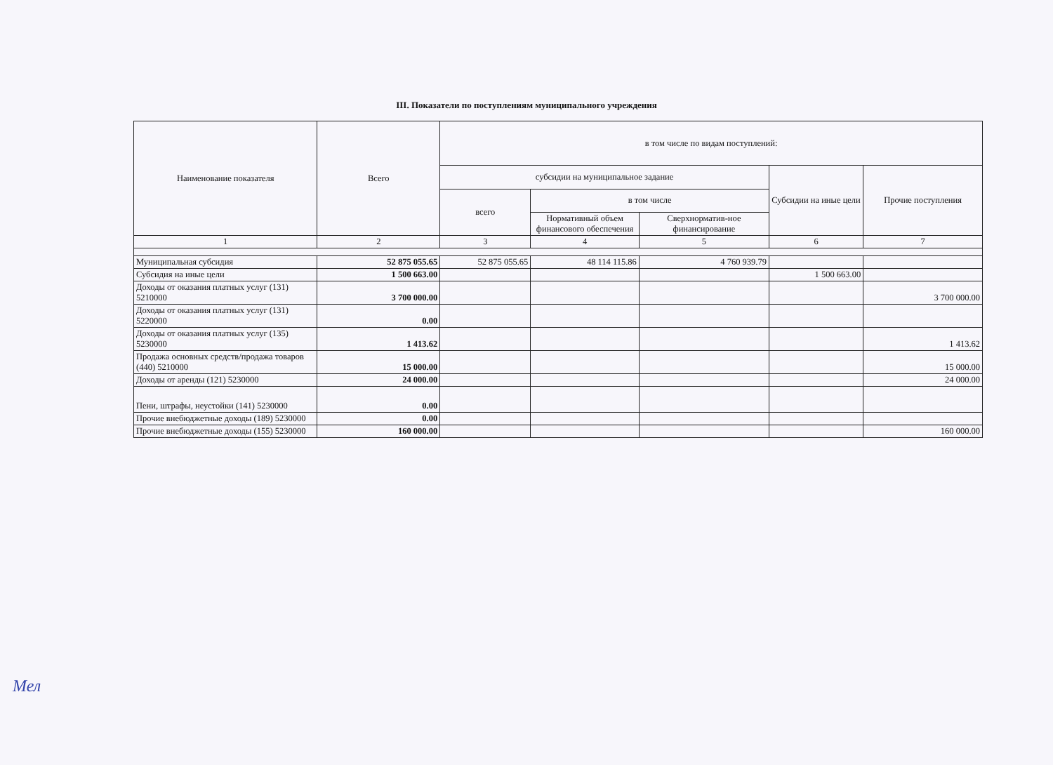III. Показатели по поступлениям муниципального учреждения
| Наименование показателя | Всего | в том числе по видам поступлений: | | | | |
| --- | --- | --- | --- | --- | --- | --- |
| | | субсидии на муниципальное задание | | | Субсидии на иные цели | Прочие поступления |
| | | всего | в том числе | | | |
| | | | Нормативный объем финансового обеспечения | Сверхнорматив-ное финансирование | | |
| 1 | 2 | 3 | 4 | 5 | 6 | 7 |
| Муниципальная субсидия | 52 875 055.65 | 52 875 055.65 | 48 114 115.86 | 4 760 939.79 | | |
| Субсидия на иные цели | 1 500 663.00 | | | | 1 500 663.00 | |
| Доходы от оказания платных услуг (131) 5210000 | 3 700 000.00 | | | | | 3 700 000.00 |
| Доходы от оказания платных услуг (131) 5220000 | 0.00 | | | | | |
| Доходы от оказания платных услуг (135) 5230000 | 1 413.62 | | | | | 1 413.62 |
| Продажа основных средств/продажа товаров (440) 5210000 | 15 000.00 | | | | | 15 000.00 |
| Доходы от аренды (121) 5230000 | 24 000.00 | | | | | 24 000.00 |
| Пени, штрафы, неустойки (141) 5230000 | 0.00 | | | | | |
| Прочие внебюджетные доходы (189) 5230000 | 0.00 | | | | | |
| Прочие внебюджетные доходы (155) 5230000 | 160 000.00 | | | | | 160 000.00 |
Мел